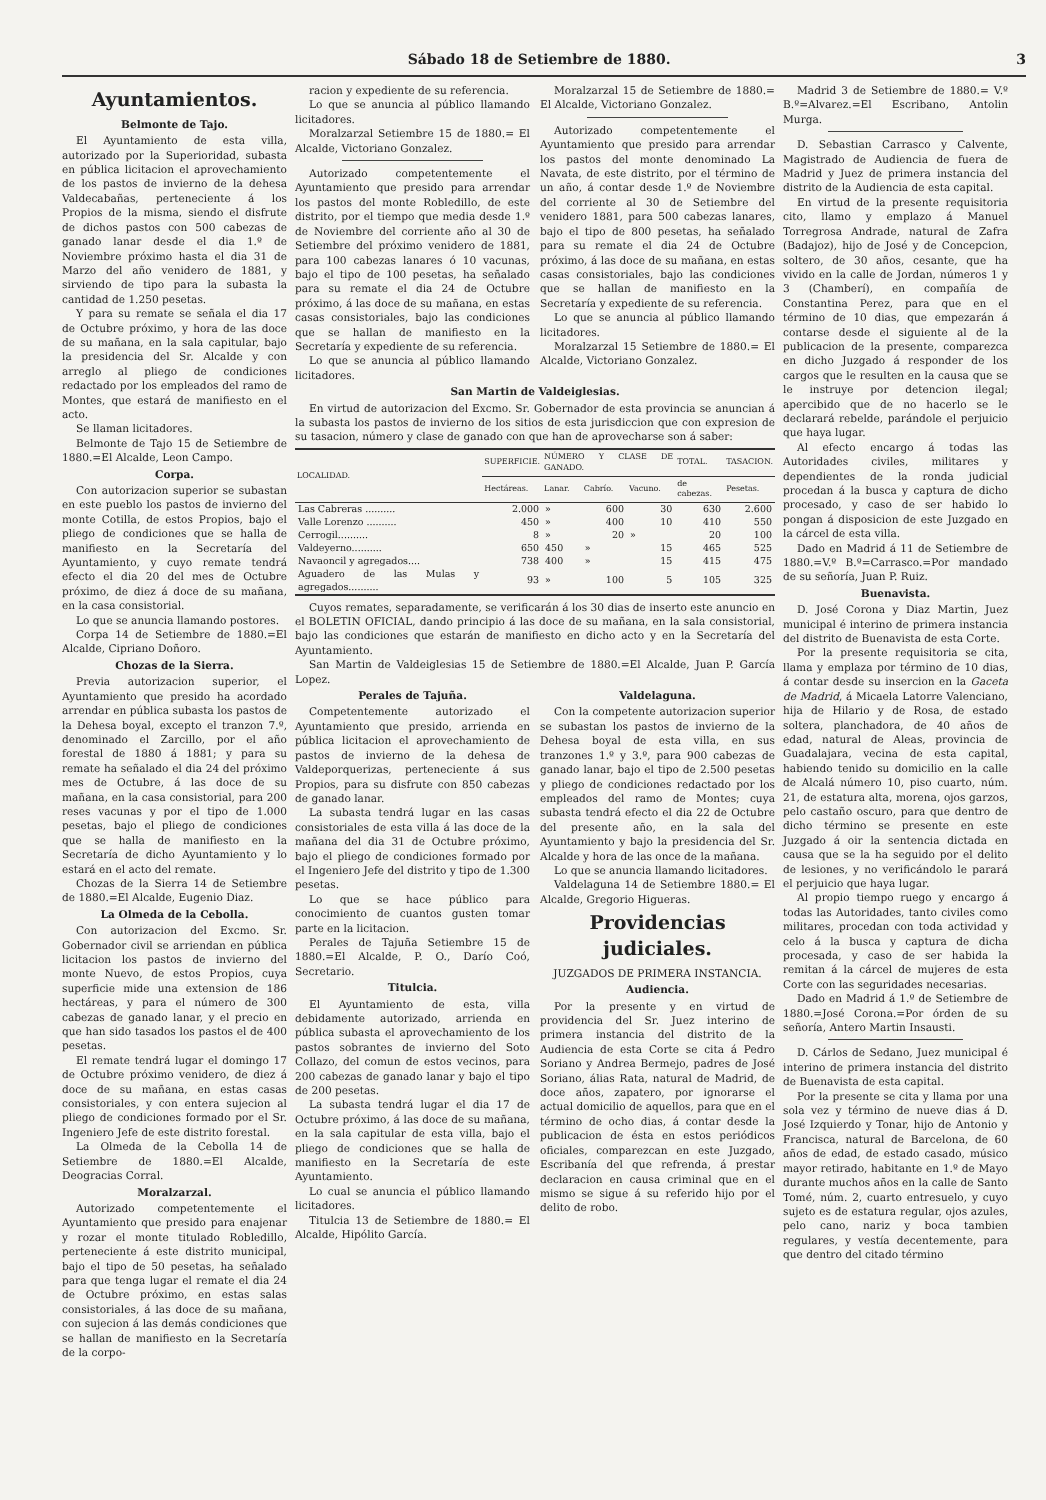Sábado 18 de Setiembre de 1880. 3
Ayuntamientos.
Belmonte de Tajo.
El Ayuntamiento de esta villa, autorizado por la Superioridad, subasta en pública licitacion el aprovechamiento de los pastos de invierno de la dehesa Valdecabañas, perteneciente á los Propios de la misma, siendo el disfrute de dichos pastos con 500 cabezas de ganado lanar desde el dia 1.º de Noviembre próximo hasta el dia 31 de Marzo del año venidero de 1881, y sirviendo de tipo para la subasta la cantidad de 1.250 pesetas.
Y para su remate se señala el dia 17 de Octubre próximo, y hora de las doce de su mañana, en la sala capitular, bajo la presidencia del Sr. Alcalde y con arreglo al pliego de condiciones redactado por los empleados del ramo de Montes, que estará de manifiesto en el acto.
Se llaman licitadores.
Belmonte de Tajo 15 de Setiembre de 1880.=El Alcalde, Leon Campo.
Corpa.
Con autorizacion superior se subastan en este pueblo los pastos de invierno del monte Cotilla, de estos Propios, bajo el pliego de condiciones que se halla de manifiesto en la Secretaría del Ayuntamiento, y cuyo remate tendrá efecto el dia 20 del mes de Octubre próximo, de diez á doce de su mañana, en la casa consistorial.
Lo que se anuncia llamando postores.
Corpa 14 de Setiembre de 1880.=El Alcalde, Cipriano Doñoro.
Chozas de la Sierra.
Previa autorizacion superior, el Ayuntamiento que presido ha acordado arrendar en pública subasta los pastos de la Dehesa boyal, excepto el tranzon 7.º, denominado el Zarcillo, por el año forestal de 1880 á 1881; y para su remate ha señalado el dia 24 del próximo mes de Octubre, á las doce de su mañana, en la casa consistorial, para 200 reses vacunas y por el tipo de 1.000 pesetas, bajo el pliego de condiciones que se halla de manifiesto en la Secretaría de dicho Ayuntamiento y lo estará en el acto del remate.
Chozas de la Sierra 14 de Setiembre de 1880.=El Alcalde, Eugenio Diaz.
La Olmeda de la Cebolla.
Con autorizacion del Excmo. Sr. Gobernador civil se arriendan en pública licitacion los pastos de invierno del monte Nuevo, de estos Propios, cuya superficie mide una extension de 186 hectáreas, y para el número de 300 cabezas de ganado lanar, y el precio en que han sido tasados los pastos el de 400 pesetas.
El remate tendrá lugar el domingo 17 de Octubre próximo venidero, de diez á doce de su mañana, en estas casas consistoriales, y con entera sujecion al pliego de condiciones formado por el Sr. Ingeniero Jefe de este distrito forestal.
La Olmeda de la Cebolla 14 de Setiembre de 1880.=El Alcalde, Deogracias Corral.
Moralzarzal.
Autorizado competentemente el Ayuntamiento que presido para enajenar y rozar el monte titulado Robledillo, perteneciente á este distrito municipal, bajo el tipo de 50 pesetas, ha señalado para que tenga lugar el remate el dia 24 de Octubre próximo, en estas salas consistoriales, á las doce de su mañana, con sujecion á las demás condiciones que se hallan de manifiesto en la Secretaría de la corpo-
racion y expediente de su referencia.
Lo que se anuncia al público llamando licitadores.
Moralzarzal Setiembre 15 de 1880.= El Alcalde, Victoriano Gonzalez.
Autorizado competentemente el Ayuntamiento que presido para arrendar los pastos del monte Robledillo, de este distrito, por el tiempo que media desde 1.º de Noviembre del corriente año al 30 de Setiembre del próximo venidero de 1881, para 100 cabezas lanares ó 10 vacunas, bajo el tipo de 100 pesetas, ha señalado para su remate el dia 24 de Octubre próximo, á las doce de su mañana, en estas casas consistoriales, bajo las condiciones que se hallan de manifiesto en la Secretaría y expediente de su referencia.
Lo que se anuncia al público llamando licitadores.
Moralzarzal 15 de Setiembre de 1880.= El Alcalde, Victoriano Gonzalez.
Autorizado competentemente el Ayuntamiento que presido para arrendar los pastos del monte denominado La Navata, de este distrito, por el término de un año, á contar desde 1.º de Noviembre del corriente al 30 de Setiembre del venidero 1881, para 500 cabezas lanares, bajo el tipo de 800 pesetas, ha señalado para su remate el dia 24 de Octubre próximo, á las doce de su mañana, en estas casas consistoriales, bajo las condiciones que se hallan de manifiesto en la Secretaría y expediente de su referencia.
Lo que se anuncia al público llamando licitadores.
Moralzarzal 15 Setiembre de 1880.= El Alcalde, Victoriano Gonzalez.
San Martin de Valdeiglesias.
En virtud de autorizacion del Excmo. Sr. Gobernador de esta provincia se anuncian á la subasta los pastos de invierno de los sitios de esta jurisdiccion que con expresion de su tasacion, número y clase de ganado con que han de aprovecharse son á saber:
| LOCALIDAD. | SUPERFICIE. | NÚMERO Y CLASE DE GANADO. | | | TOTAL. | TASACION. |
| --- | --- | --- | --- | --- | --- | --- |
| | Hectáreas. | Lanar. | Cabrío. | Vacuno. | de cabezas. | Pesetas. |
| Las Cabreras .......... | 2.000 | » | 600 | 30 | 630 | 2.600 |
| Valle Lorenzo .......... | 450 | » | 400 | 10 | 410 | 550 |
| Cerrogil.......... | 8 | » | 20 | » | 20 | 100 |
| Valdeyerno.......... | 650 | 450 | » | 15 | 465 | 525 |
| Navaoncil y agregados.... | 738 | 400 | » | 15 | 415 | 475 |
| Aguadero de las Mulas y agregados.......... | 93 | » | 100 | 5 | 105 | 325 |
Cuyos remates, separadamente, se verificarán á los 30 dias de inserto este anuncio en el BOLETIN OFICIAL, dando principio á las doce de su mañana, en la sala consistorial, bajo las condiciones que estarán de manifiesto en dicho acto y en la Secretaría del Ayuntamiento.
San Martin de Valdeiglesias 15 de Setiembre de 1880.=El Alcalde, Juan P. García Lopez.
Perales de Tajuña.
Competentemente autorizado el Ayuntamiento que presido, arrienda en pública licitacion el aprovechamiento de pastos de invierno de la dehesa de Valdeporquerizas, perteneciente á sus Propios, para su disfrute con 850 cabezas de ganado lanar.
La subasta tendrá lugar en las casas consistoriales de esta villa á las doce de la mañana del dia 31 de Octubre próximo, bajo el pliego de condiciones formado por el Ingeniero Jefe del distrito y tipo de 1.300 pesetas.
Lo que se hace público para conocimiento de cuantos gusten tomar parte en la licitacion.
Perales de Tajuña Setiembre 15 de 1880.=El Alcalde, P. O., Darío Coó, Secretario.
Titulcia.
El Ayuntamiento de esta, villa debidamente autorizado, arrienda en pública subasta el aprovechamiento de los pastos sobrantes de invierno del Soto Collazo, del comun de estos vecinos, para 200 cabezas de ganado lanar y bajo el tipo de 200 pesetas.
La subasta tendrá lugar el dia 17 de Octubre próximo, á las doce de su mañana, en la sala capitular de esta villa, bajo el pliego de condiciones que se halla de manifiesto en la Secretaría de este Ayuntamiento.
Lo cual se anuncia el público llamando licitadores.
Titulcia 13 de Setiembre de 1880.= El Alcalde, Hipólito García.
Valdelaguna.
Con la competente autorizacion superior se subastan los pastos de invierno de la Dehesa boyal de esta villa, en sus tranzones 1.º y 3.º, para 900 cabezas de ganado lanar, bajo el tipo de 2.500 pesetas y pliego de condiciones redactado por los empleados del ramo de Montes; cuya subasta tendrá efecto el dia 22 de Octubre del presente año, en la sala del Ayuntamiento y bajo la presidencia del Sr. Alcalde y hora de las once de la mañana.
Lo que se anuncia llamando licitadores.
Valdelaguna 14 de Setiembre 1880.= El Alcalde, Gregorio Higueras.
Providencias judiciales.
JUZGADOS DE PRIMERA INSTANCIA.
Audiencia.
Por la presente y en virtud de providencia del Sr. Juez interino de primera instancia del distrito de la Audiencia de esta Corte se cita á Pedro Soriano y Andrea Bermejo, padres de José Soriano, álias Rata, natural de Madrid, de doce años, zapatero, por ignorarse el actual domicilio de aquellos, para que en el término de ocho dias, á contar desde la publicacion de ésta en estos periódicos oficiales, comparezcan en este Juzgado, Escribanía del que refrenda, á prestar declaracion en causa criminal que en el mismo se sigue á su referido hijo por el delito de robo.
Madrid 3 de Setiembre de 1880.= V.º B.º=Alvarez.=El Escribano, Antolin Murga.
D. Sebastian Carrasco y Calvente, Magistrado de Audiencia de fuera de Madrid y Juez de primera instancia del distrito de la Audiencia de esta capital.
En virtud de la presente requisitoria cito, llamo y emplazo á Manuel Torregrosa Andrade, natural de Zafra (Badajoz), hijo de José y de Concepcion, soltero, de 30 años, cesante, que ha vivido en la calle de Jordan, números 1 y 3 (Chamberí), en compañía de Constantina Perez, para que en el término de 10 dias, que empezarán á contarse desde el siguiente al de la publicacion de la presente, comparezca en dicho Juzgado á responder de los cargos que le resulten en la causa que se le instruye por detencion ilegal; apercibido que de no hacerlo se le declarará rebelde, parándole el perjuicio que haya lugar.
Al efecto encargo á todas las Autoridades civiles, militares y dependientes de la ronda judicial procedan á la busca y captura de dicho procesado, y caso de ser habido lo pongan á disposicion de este Juzgado en la cárcel de esta villa.
Dado en Madrid á 11 de Setiembre de 1880.=V.º B.º=Carrasco.=Por mandado de su señoría, Juan P. Ruiz.
Buenavista.
D. José Corona y Diaz Martin, Juez municipal é interino de primera instancia del distrito de Buenavista de esta Corte.
Por la presente requisitoria se cita, llama y emplaza por término de 10 dias, á contar desde su insercion en la Gaceta de Madrid, á Micaela Latorre Valenciano, hija de Hilario y de Rosa, de estado soltera, planchadora, de 40 años de edad, natural de Aleas, provincia de Guadalajara, vecina de esta capital, habiendo tenido su domicilio en la calle de Alcalá número 10, piso cuarto, núm. 21, de estatura alta, morena, ojos garzos, pelo castaño oscuro, para que dentro de dicho término se presente en este Juzgado á oir la sentencia dictada en causa que se la ha seguido por el delito de lesiones, y no verificándolo le parará el perjuicio que haya lugar.
Al propio tiempo ruego y encargo á todas las Autoridades, tanto civiles como militares, procedan con toda actividad y celo á la busca y captura de dicha procesada, y caso de ser habida la remitan á la cárcel de mujeres de esta Corte con las seguridades necesarias.
Dado en Madrid á 1.º de Setiembre de 1880.=José Corona.=Por órden de su señoría, Antero Martin Insausti.
D. Cárlos de Sedano, Juez municipal é interino de primera instancia del distrito de Buenavista de esta capital.
Por la presente se cita y llama por una sola vez y término de nueve dias á D. José Izquierdo y Tonar, hijo de Antonio y Francisca, natural de Barcelona, de 60 años de edad, de estado casado, músico mayor retirado, habitante en 1.º de Mayo durante muchos años en la calle de Santo Tomé, núm. 2, cuarto entresuelo, y cuyo sujeto es de estatura regular, ojos azules, pelo cano, nariz y boca tambien regulares, y vestía decentemente, para que dentro del citado término